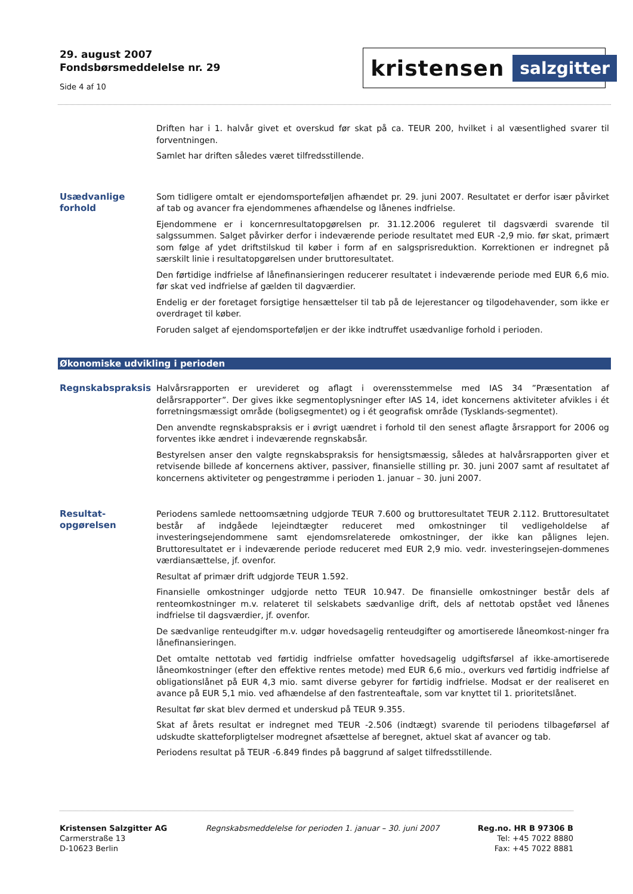29. august 2007
Fondsbørsmeddelelse nr. 29
Side 4 af 10
kristensen salzgitter
Driften har i 1. halvår givet et overskud før skat på ca. TEUR 200, hvilket i al væsentlighed svarer til forventningen.
Samlet har driften således været tilfredsstillende.
Usædvanlige forhold
Som tidligere omtalt er ejendomsporteføljen afhændet pr. 29. juni 2007. Resultatet er derfor især påvirket af tab og avancer fra ejendommenes afhændelse og lånenes indfrielse.
Ejendommene er i koncernresultatopgørelsen pr. 31.12.2006 reguleret til dagsværdi svarende til salgssummen. Salget påvirker derfor i indeværende periode resultatet med EUR -2,9 mio. før skat, primært som følge af ydet driftstilskud til køber i form af en salgsprisreduktion. Korrektionen er indregnet på særskilt linie i resultatopgørelsen under bruttoresultatet.
Den førtidige indfrielse af lånefinansieringen reducerer resultatet i indeværende periode med EUR 6,6 mio. før skat ved indfrielse af gælden til dagværdier.
Endelig er der foretaget forsigtige hensættelser til tab på de lejerestancer og tilgodehavender, som ikke er overdraget til køber.
Foruden salget af ejendomsporteføljen er der ikke indtruffet usædvanlige forhold i perioden.
Økonomiske udvikling i perioden
Regnskabspraksis
Halvårsrapporten er urevideret og aflagt i overensstemmelse med IAS 34 ”Præsentation af delårsrapporter”. Der gives ikke segmentoplysninger efter IAS 14, idet koncernens aktiviteter afvikles i ét forretningsmæssigt område (boligsegmentet) og i ét geografisk område (Tysklands-segmentet).
Den anvendte regnskabspraksis er i øvrigt uændret i forhold til den senest aflagte årsrapport for 2006 og forventes ikke ændret i indeværende regnskabsår.
Bestyrelsen anser den valgte regnskabspraksis for hensigtsmæssig, således at halvårsrapporten giver et retvisende billede af koncernens aktiver, passiver, finansielle stilling pr. 30. juni 2007 samt af resultatet af koncernens aktiviteter og pengestrømme i perioden 1. januar – 30. juni 2007.
Resultat-
opgørelsen
Periodens samlede nettoomsætning udgjorde TEUR 7.600 og bruttoresultatet TEUR 2.112. Bruttoresultatet består af indgåede lejeindtægter reduceret med omkostninger til vedligeholdelse af investeringsejendommene samt ejendomsrelaterede omkostninger, der ikke kan pålignes lejen. Bruttoresultatet er i indeværende periode reduceret med EUR 2,9 mio. vedr. investeringsejen-dommenes værdiansættelse, jf. ovenfor.
Resultat af primær drift udgjorde TEUR 1.592.
Finansielle omkostninger udgjorde netto TEUR 10.947. De finansielle omkostninger består dels af renteomkostninger m.v. relateret til selskabets sædvanlige drift, dels af nettotab opstået ved lånenes indfrielse til dagsværdier, jf. ovenfor.
De sædvanlige renteudgifter m.v. udgør hovedsagelig renteudgifter og amortiserede låneomkost-ninger fra lånefinansieringen.
Det omtalte nettotab ved førtidig indfrielse omfatter hovedsagelig udgiftsførsel af ikke-amortiserede låneomkostninger (efter den effektive rentes metode) med EUR 6,6 mio., overkurs ved førtidig indfrielse af obligationslånet på EUR 4,3 mio. samt diverse gebyrer for førtidig indfrielse. Modsat er der realiseret en avance på EUR 5,1 mio. ved afhændelse af den fastrenteaftale, som var knyttet til 1. prioritetslånet.
Resultat før skat blev dermed et underskud på TEUR 9.355.
Skat af årets resultat er indregnet med TEUR -2.506 (indtægt) svarende til periodens tilbageførsel af udskudte skatteforpligtelser modregnet afsættelse af beregnet, aktuel skat af avancer og tab.
Periodens resultat på TEUR -6.849 findes på baggrund af salget tilfredsstillende.
Kristensen Salzgitter AG
Carmerstraße 13
D-10623 Berlin
Regnskabsmeddelelse for perioden 1. januar – 30. juni 2007
Reg.no. HR B 97306 B
Tel: +45 7022 8880
Fax: +45 7022 8881